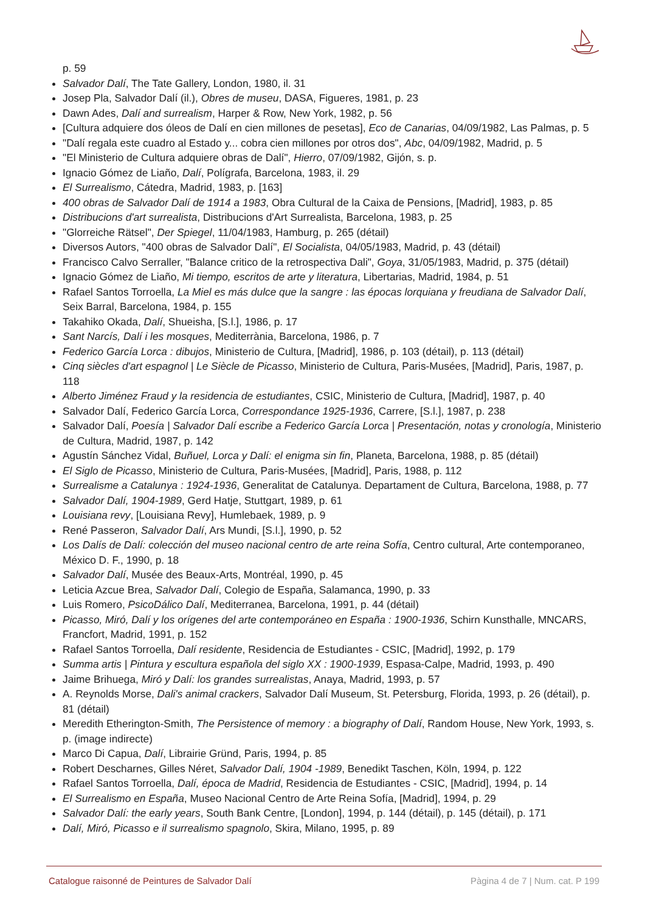p. 59
Salvador Dalí, The Tate Gallery, London, 1980, il. 31
Josep Pla, Salvador Dalí (il.), Obres de museu, DASA, Figueres, 1981, p. 23
Dawn Ades, Dalí and surrealism, Harper & Row, New York, 1982, p. 56
[Cultura adquiere dos óleos de Dalí en cien millones de pesetas], Eco de Canarias, 04/09/1982, Las Palmas, p. 5
"Dalí regala este cuadro al Estado y... cobra cien millones por otros dos", Abc, 04/09/1982, Madrid, p. 5
"El Ministerio de Cultura adquiere obras de Dalí", Hierro, 07/09/1982, Gijón, s. p.
Ignacio Gómez de Liaño, Dalí, Polígrafa, Barcelona, 1983, il. 29
El Surrealismo, Cátedra, Madrid, 1983, p. [163]
400 obras de Salvador Dalí de 1914 a 1983, Obra Cultural de la Caixa de Pensions, [Madrid], 1983, p. 85
Distribucions d'art surrealista, Distribucions d'Art Surrealista, Barcelona, 1983, p. 25
"Glorreiche Rätsel", Der Spiegel, 11/04/1983, Hamburg, p. 265 (détail)
Diversos Autors, "400 obras de Salvador Dalí", El Socialista, 04/05/1983, Madrid, p. 43 (détail)
Francisco Calvo Serraller, "Balance critico de la retrospectiva Dali", Goya, 31/05/1983, Madrid, p. 375 (détail)
Ignacio Gómez de Liaño, Mi tiempo, escritos de arte y literatura, Libertarias, Madrid, 1984, p. 51
Rafael Santos Torroella, La Miel es más dulce que la sangre : las épocas lorquiana y freudiana de Salvador Dalí, Seix Barral, Barcelona, 1984, p. 155
Takahiko Okada, Dalí, Shueisha, [S.l.], 1986, p. 17
Sant Narcís, Dalí i les mosques, Mediterrània, Barcelona, 1986, p. 7
Federico García Lorca : dibujos, Ministerio de Cultura, [Madrid], 1986, p. 103 (détail), p. 113 (détail)
Cinq siècles d'art espagnol | Le Siècle de Picasso, Ministerio de Cultura, Paris-Musées, [Madrid], Paris, 1987, p. 118
Alberto Jiménez Fraud y la residencia de estudiantes, CSIC, Ministerio de Cultura, [Madrid], 1987, p. 40
Salvador Dalí, Federico García Lorca, Correspondance 1925-1936, Carrere, [S.l.], 1987, p. 238
Salvador Dalí, Poesía | Salvador Dalí escribe a Federico García Lorca | Presentación, notas y cronología, Ministerio de Cultura, Madrid, 1987, p. 142
Agustín Sánchez Vidal, Buñuel, Lorca y Dalí: el enigma sin fin, Planeta, Barcelona, 1988, p. 85 (détail)
El Siglo de Picasso, Ministerio de Cultura, Paris-Musées, [Madrid], Paris, 1988, p. 112
Surrealisme a Catalunya : 1924-1936, Generalitat de Catalunya. Departament de Cultura, Barcelona, 1988, p. 77
Salvador Dalí, 1904-1989, Gerd Hatje, Stuttgart, 1989, p. 61
Louisiana revy, [Louisiana Revy], Humlebaek, 1989, p. 9
René Passeron, Salvador Dalí, Ars Mundi, [S.l.], 1990, p. 52
Los Dalís de Dalí: colección del museo nacional centro de arte reina Sofía, Centro cultural, Arte contemporaneo, México D. F., 1990, p. 18
Salvador Dalí, Musée des Beaux-Arts, Montréal, 1990, p. 45
Leticia Azcue Brea, Salvador Dalí, Colegio de España, Salamanca, 1990, p. 33
Luis Romero, PsicoDálico Dalí, Mediterranea, Barcelona, 1991, p. 44 (détail)
Picasso, Miró, Dalí y los orígenes del arte contemporáneo en España : 1900-1936, Schirn Kunsthalle, MNCARS, Francfort, Madrid, 1991, p. 152
Rafael Santos Torroella, Dalí residente, Residencia de Estudiantes - CSIC, [Madrid], 1992, p. 179
Summa artis | Pintura y escultura española del siglo XX : 1900-1939, Espasa-Calpe, Madrid, 1993, p. 490
Jaime Brihuega, Miró y Dalí: los grandes surrealistas, Anaya, Madrid, 1993, p. 57
A. Reynolds Morse, Dali's animal crackers, Salvador Dalí Museum, St. Petersburg, Florida, 1993, p. 26 (détail), p. 81 (détail)
Meredith Etherington-Smith, The Persistence of memory : a biography of Dalí, Random House, New York, 1993, s. p. (image indirecte)
Marco Di Capua, Dalí, Librairie Gründ, Paris, 1994, p. 85
Robert Descharnes, Gilles Néret, Salvador Dalí, 1904 -1989, Benedikt Taschen, Köln, 1994, p. 122
Rafael Santos Torroella, Dalí, época de Madrid, Residencia de Estudiantes - CSIC, [Madrid], 1994, p. 14
El Surrealismo en España, Museo Nacional Centro de Arte Reina Sofía, [Madrid], 1994, p. 29
Salvador Dalí: the early years, South Bank Centre, [London], 1994, p. 144 (détail), p. 145 (détail), p. 171
Dalí, Miró, Picasso e il surrealismo spagnolo, Skira, Milano, 1995, p. 89
Catalogue raisonné de Peintures de Salvador Dalí Pàgina 4 de 7 | Num. cat. P 199